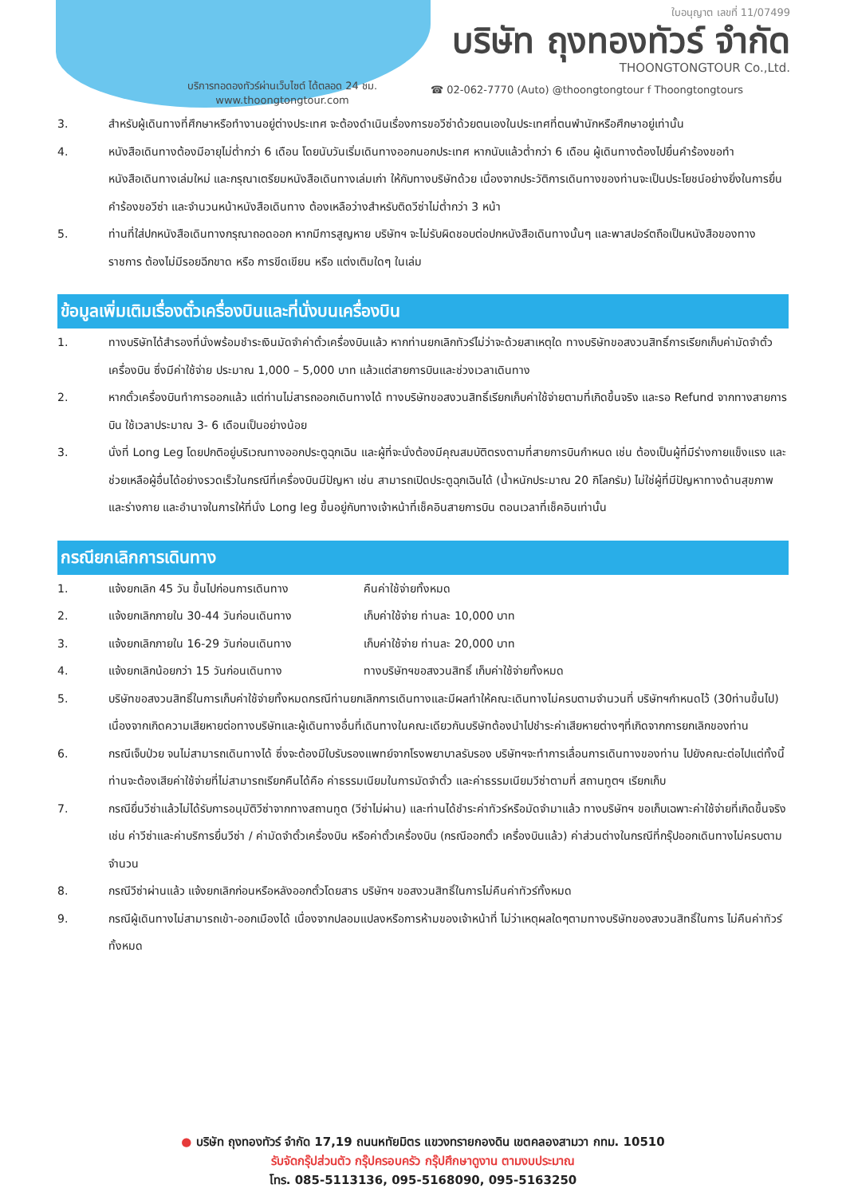ใบอนุญาต เลขที่ 11/07499
บริษัท ถุงทองทัวร์ จำกัด
THOONGTONGTOUR Co.,Ltd.
บริการทอดองทัวร์ผ่านเว็บไซต์ ได้ตลอด 24 ชม.
www.thoongtongtour.com
☎ 02-062-7770 (Auto) @thoongtongtour f Thoongtongtours
3. สำหรับผู้เดินทางที่ศึกษาหรือทำงานอยู่ต่างประเทศ จะต้องดำเนินเรื่องการขอวีซ่าด้วยตนเองในประเทศที่ตนพำนักหรือศึกษาอยู่เท่านั้น
4. หนังสือเดินทางต้องมีอายุไม่ต่ำกว่า 6 เดือน โดยนับวันเริ่มเดินทางออกนอกประเทศ หากนับแล้วต่ำกว่า 6 เดือน ผู้เดินทางต้องไปยื่นคำร้องขอทำหนังสือเดินทางเล่มใหม่ และกรุณาเตรียมหนังสือเดินทางเล่มเก่า ให้กับทางบริษัทด้วย เนื่องจากประวัติการเดินทางของท่านจะเป็นประโยชน์อย่างยิ่งในการยื่นคำร้องขอวีซ่า และจำนวนหน้าหนังสือเดินทาง ต้องเหลือว่างสำหรับติดวีซ่าไม่ต่ำกว่า 3 หน้า
5. ท่านที่ใส่ปกหนังสือเดินทางกรุณาถอดออก หากมีการสูญหาย บริษัทฯ จะไม่รับผิดชอบต่อปกหนังสือเดินทางนั้นๆ และพาสปอร์ตถือเป็นหนังสือของทางราชการ ต้องไม่มีรอยฉีกขาด หรือ การขีดเขียน หรือ แต่งเติมใดๆ ในเล่ม
ข้อมูลเพิ่มเติมเรื่องตั๋วเครื่องบินและที่นั่งบนเครื่องบิน
1. ทางบริษัทได้สำรองที่นั่งพร้อมชำระเงินมัดจำค่าตั๋วเครื่องบินแล้ว หากท่านยกเลิกทัวร์ไม่ว่าจะด้วยสาเหตุใด ทางบริษัทขอสงวนสิทธิ์การเรียกเก็บค่ามัดจำตั๋วเครื่องบิน ซึ่งมีค่าใช้จ่าย ประมาณ 1,000 – 5,000 บาท แล้วแต่สายการบินและช่วงเวลาเดินทาง
2. หากตั๋วเครื่องบินทำการออกแล้ว แต่ท่านไม่สารถออกเดินทางได้ ทางบริษัทขอสงวนสิทธิ์เรียกเก็บค่าใช้จ่ายตามที่เกิดขึ้นจริง และรอ Refund จากทางสายการบิน ใช้เวลาประมาณ 3- 6 เดือนเป็นอย่างน้อย
3. นั่งที่ Long Leg โดยปกติอยู่บริเวณทางออกประตูฉุกเฉิน และผู้ที่จะนั่งต้องมีคุณสมบัติตรงตามที่สายการบินกำหนด เช่น ต้องเป็นผู้ที่มีร่างกายแข็งแรง และช่วยเหลือผู้อื่นได้อย่างรวดเร็วในกรณีที่เครื่องบินมีปัญหา เช่น สามารถเปิดประตูฉุกเฉินได้ (น้ำหนักประมาณ 20 กิโลกรัม) ไม่ใช่ผู้ที่มีปัญหาทางด้านสุขภาพและร่างกาย และอำนาจในการให้ที่นั่ง Long leg ขึ้นอยู่กับทางเจ้าหน้าที่เช็คอินสายการบิน ตอนเวลาที่เช็คอินเท่านั้น
กรณียกเลิกการเดินทาง
1. แจ้งยกเลิก 45 วัน ขึ้นไปก่อนการเดินทาง คืนค่าใช้จ่ายทั้งหมด
2. แจ้งยกเลิกภายใน 30-44 วันก่อนเดินทาง เก็บค่าใช้จ่าย ท่านละ 10,000 บาท
3. แจ้งยกเลิกภายใน 16-29 วันก่อนเดินทาง เก็บค่าใช้จ่าย ท่านละ 20,000 บาท
4. แจ้งยกเลิกน้อยกว่า 15 วันก่อนเดินทาง ทางบริษัทฯขอสงวนสิทธิ์ เก็บค่าใช้จ่ายทั้งหมด
5. บริษัทขอสงวนสิทธิ์ในการเก็บค่าใช้จ่ายทั้งหมดกรณีท่านยกเลิกการเดินทางและมีผลทำให้คณะเดินทางไม่ครบตามจำนวนที่ บริษัทฯกำหนดไว้ (30ท่านขึ้นไป) เนื่องจากเกิดความเสียหายต่อทางบริษัทและผู้เดินทางอื่นที่เดินทางในคณะเดียวกันบริษัทต้องนำไปชำระค่าเสียหายต่างๆที่เกิดจากการยกเลิกของท่าน
6. กรณีเจ็บป่วย จนไม่สามารถเดินทางได้ ซึ่งจะต้องมีใบรับรองแพทย์จากโรงพยาบาลรับรอง บริษัทฯจะทำการเลื่อนการเดินทางของท่าน ไปยังคณะต่อไปแต่ทั้งนี้ท่านจะต้องเสียค่าใช้จ่ายที่ไม่สามารถเรียกคืนได้คือ ค่าธรรมเนียมในการมัดจำตั๋ว และค่าธรรมเนียมวีซ่าตามที่ สถานทูตฯ เรียกเก็บ
7. กรณียื่นวีซ่าแล้วไม่ได้รับการอนุมัติวีซ่าจากทางสถานทูต (วีซ่าไม่ผ่าน) และท่านได้ชำระค่าทัวร์หรือมัดจำมาแล้ว ทางบริษัทฯ ขอเก็บเฉพาะค่าใช้จ่ายที่เกิดขึ้นจริง เช่น ค่าวีซ่าและค่าบริการยื่นวีซ่า / ค่ามัดจำตั๋วเครื่องบิน หรือค่าตั๋วเครื่องบิน (กรณีออกตั๋ว เครื่องบินแล้ว) ค่าส่วนต่างในกรณีที่กรุ๊ปออกเดินทางไม่ครบตามจำนวน
8. กรณีวีซ่าผ่านแล้ว แจ้งยกเลิกก่อนหรือหลังออกตั๋วโดยสาร บริษัทฯ ขอสงวนสิทธิ์ในการไม่คืนค่าทัวร์ทั้งหมด
9. กรณีผู้เดินทางไม่สามารถเข้า-ออกเมืองได้ เนื่องจากปลอมแปลงหรือการห้ามของเจ้าหน้าที่ ไม่ว่าเหตุผลใดๆตามทางบริษัทของสงวนสิทธิ์ในการ ไม่คืนค่าทัวร์ทั้งหมด
● บริษัท ถุงทองทัวร์ จำกัด 17,19 ถนนหทัยมิตร แขวงทรายกองดิน เขตคลองสามวา กทม. 10510
รับจัดกรุ๊ปส่วนตัว กรุ๊ปครอบครัว กรุ๊ปศึกษาดูงาน ตามงบประมาณ
โทร. 085-5113136, 095-5168090, 095-5163250